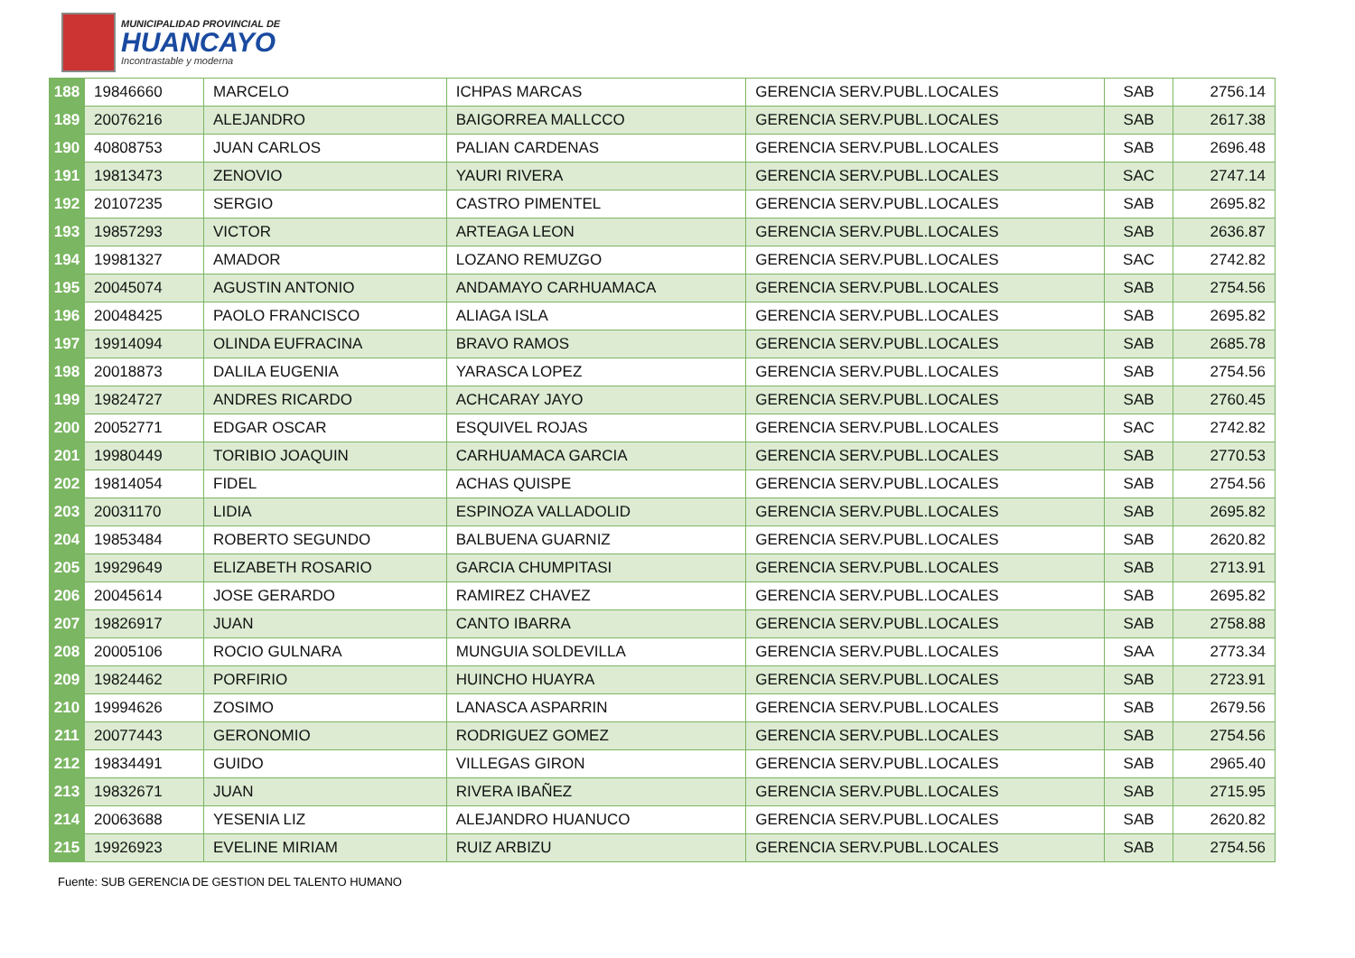MUNICIPALIDAD PROVINCIAL DE
HUANCAYO
Incontrastable y moderna
| 188 | 19846660 | MARCELO | ICHPAS MARCAS | GERENCIA SERV.PUBL.LOCALES | SAB | 2756.14 |
| 189 | 20076216 | ALEJANDRO | BAIGORREA MALLCCO | GERENCIA SERV.PUBL.LOCALES | SAB | 2617.38 |
| 190 | 40808753 | JUAN CARLOS | PALIAN CARDENAS | GERENCIA SERV.PUBL.LOCALES | SAB | 2696.48 |
| 191 | 19813473 | ZENOVIO | YAURI RIVERA | GERENCIA SERV.PUBL.LOCALES | SAC | 2747.14 |
| 192 | 20107235 | SERGIO | CASTRO PIMENTEL | GERENCIA SERV.PUBL.LOCALES | SAB | 2695.82 |
| 193 | 19857293 | VICTOR | ARTEAGA LEON | GERENCIA SERV.PUBL.LOCALES | SAB | 2636.87 |
| 194 | 19981327 | AMADOR | LOZANO REMUZGO | GERENCIA SERV.PUBL.LOCALES | SAC | 2742.82 |
| 195 | 20045074 | AGUSTIN ANTONIO | ANDAMAYO CARHUAMACA | GERENCIA SERV.PUBL.LOCALES | SAB | 2754.56 |
| 196 | 20048425 | PAOLO FRANCISCO | ALIAGA ISLA | GERENCIA SERV.PUBL.LOCALES | SAB | 2695.82 |
| 197 | 19914094 | OLINDA EUFRACINA | BRAVO RAMOS | GERENCIA SERV.PUBL.LOCALES | SAB | 2685.78 |
| 198 | 20018873 | DALILA EUGENIA | YARASCA LOPEZ | GERENCIA SERV.PUBL.LOCALES | SAB | 2754.56 |
| 199 | 19824727 | ANDRES RICARDO | ACHCARAY JAYO | GERENCIA SERV.PUBL.LOCALES | SAB | 2760.45 |
| 200 | 20052771 | EDGAR OSCAR | ESQUIVEL ROJAS | GERENCIA SERV.PUBL.LOCALES | SAC | 2742.82 |
| 201 | 19980449 | TORIBIO JOAQUIN | CARHUAMACA GARCIA | GERENCIA SERV.PUBL.LOCALES | SAB | 2770.53 |
| 202 | 19814054 | FIDEL | ACHAS QUISPE | GERENCIA SERV.PUBL.LOCALES | SAB | 2754.56 |
| 203 | 20031170 | LIDIA | ESPINOZA VALLADOLID | GERENCIA SERV.PUBL.LOCALES | SAB | 2695.82 |
| 204 | 19853484 | ROBERTO SEGUNDO | BALBUENA GUARNIZ | GERENCIA SERV.PUBL.LOCALES | SAB | 2620.82 |
| 205 | 19929649 | ELIZABETH ROSARIO | GARCIA CHUMPITASI | GERENCIA SERV.PUBL.LOCALES | SAB | 2713.91 |
| 206 | 20045614 | JOSE GERARDO | RAMIREZ CHAVEZ | GERENCIA SERV.PUBL.LOCALES | SAB | 2695.82 |
| 207 | 19826917 | JUAN | CANTO IBARRA | GERENCIA SERV.PUBL.LOCALES | SAB | 2758.88 |
| 208 | 20005106 | ROCIO GULNARA | MUNGUIA SOLDEVILLA | GERENCIA SERV.PUBL.LOCALES | SAA | 2773.34 |
| 209 | 19824462 | PORFIRIO | HUINCHO HUAYRA | GERENCIA SERV.PUBL.LOCALES | SAB | 2723.91 |
| 210 | 19994626 | ZOSIMO | LANASCA ASPARRIN | GERENCIA SERV.PUBL.LOCALES | SAB | 2679.56 |
| 211 | 20077443 | GERONOMIO | RODRIGUEZ GOMEZ | GERENCIA SERV.PUBL.LOCALES | SAB | 2754.56 |
| 212 | 19834491 | GUIDO | VILLEGAS GIRON | GERENCIA SERV.PUBL.LOCALES | SAB | 2965.40 |
| 213 | 19832671 | JUAN | RIVERA IBAÑEZ | GERENCIA SERV.PUBL.LOCALES | SAB | 2715.95 |
| 214 | 20063688 | YESENIA LIZ | ALEJANDRO HUANUCO | GERENCIA SERV.PUBL.LOCALES | SAB | 2620.82 |
| 215 | 19926923 | EVELINE MIRIAM | RUIZ ARBIZU | GERENCIA SERV.PUBL.LOCALES | SAB | 2754.56 |
Fuente: SUB GERENCIA DE GESTION DEL TALENTO HUMANO